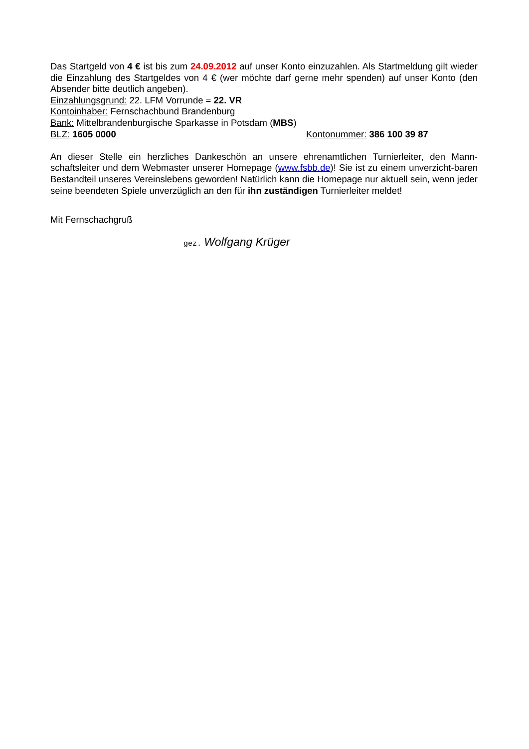Das Startgeld von 4 € ist bis zum 24.09.2012 auf unser Konto einzuzahlen. Als Startmeldung gilt wieder die Einzahlung des Startgeldes von 4 € (wer möchte darf gerne mehr spenden) auf unser Konto (den Absender bitte deutlich angeben).
Einzahlungsgrund: 22. LFM Vorrunde = 22. VR
Kontoinhaber: Fernschachbund Brandenburg
Bank: Mittelbrandenburgische Sparkasse in Potsdam (MBS)
BLZ: 1605 0000 Kontonummer: 386 100 39 87
An dieser Stelle ein herzliches Dankeschön an unsere ehrenamtlichen Turnierleiter, den Mann-schaftsleiter und dem Webmaster unserer Homepage (www.fsbb.de)! Sie ist zu einem unverzicht-baren Bestandteil unseres Vereinslebens geworden! Natürlich kann die Homepage nur aktuell sein, wenn jeder seine beendeten Spiele unverzüglich an den für ihn zuständigen Turnierleiter meldet!
Mit Fernschachgruß
gez. Wolfgang Krüger